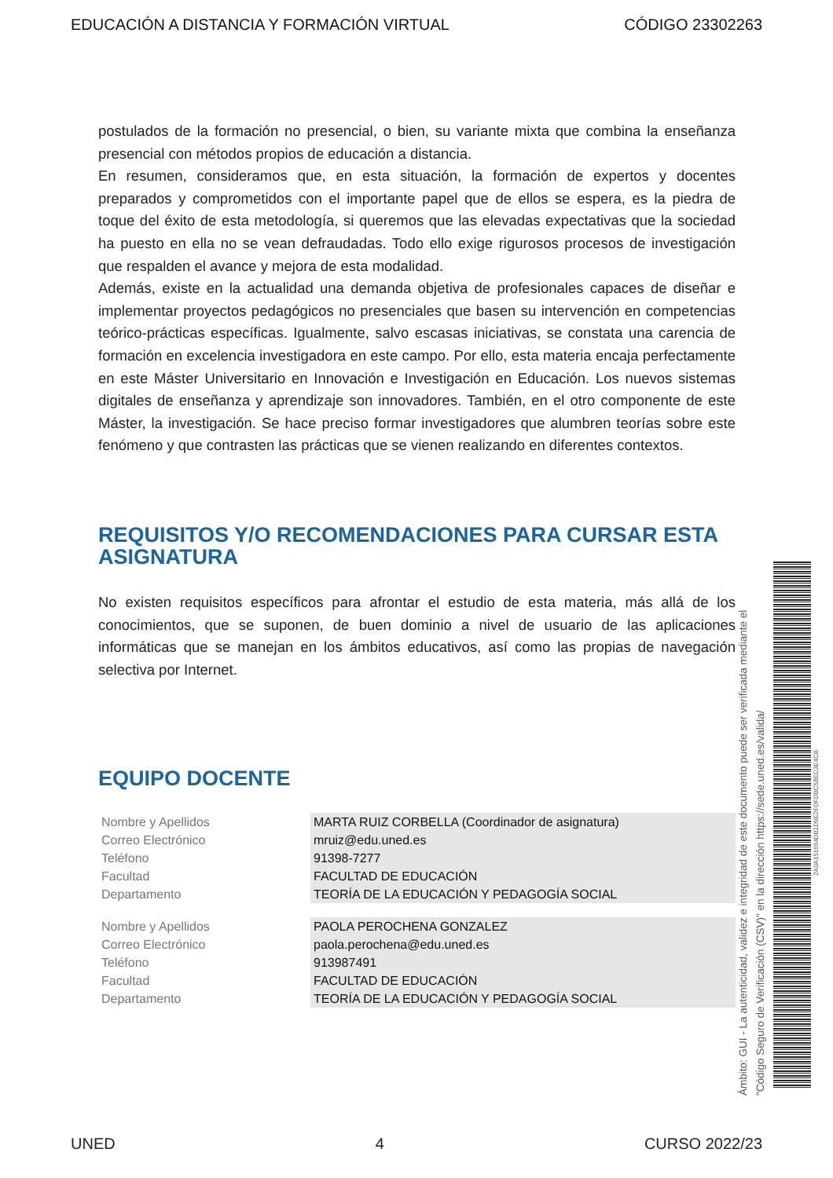EDUCACIÓN A DISTANCIA Y FORMACIÓN VIRTUAL CÓDIGO 23302263
postulados de la formación no presencial, o bien, su variante mixta que combina la enseñanza presencial con métodos propios de educación a distancia.
En resumen, consideramos que, en esta situación, la formación de expertos y docentes preparados y comprometidos con el importante papel que de ellos se espera, es la piedra de toque del éxito de esta metodología, si queremos que las elevadas expectativas que la sociedad ha puesto en ella no se vean defraudadas. Todo ello exige rigurosos procesos de investigación que respalden el avance y mejora de esta modalidad.
Además, existe en la actualidad una demanda objetiva de profesionales capaces de diseñar e implementar proyectos pedagógicos no presenciales que basen su intervención en competencias teórico-prácticas específicas. Igualmente, salvo escasas iniciativas, se constata una carencia de formación en excelencia investigadora en este campo. Por ello, esta materia encaja perfectamente en este Máster Universitario en Innovación e Investigación en Educación. Los nuevos sistemas digitales de enseñanza y aprendizaje son innovadores. También, en el otro componente de este Máster, la investigación. Se hace preciso formar investigadores que alumbren teorías sobre este fenómeno y que contrasten las prácticas que se vienen realizando en diferentes contextos.
REQUISITOS Y/O RECOMENDACIONES PARA CURSAR ESTA ASIGNATURA
No existen requisitos específicos para afrontar el estudio de esta materia, más allá de los conocimientos, que se suponen, de buen dominio a nivel de usuario de las aplicaciones informáticas que se manejan en los ámbitos educativos, así como las propias de navegación selectiva por Internet.
EQUIPO DOCENTE
| Nombre y Apellidos | MARTA RUIZ CORBELLA (Coordinador de asignatura) |
| Correo Electrónico | mruiz@edu.uned.es |
| Teléfono | 91398-7277 |
| Facultad | FACULTAD DE EDUCACIÓN |
| Departamento | TEORÍA DE LA EDUCACIÓN Y PEDAGOGÍA SOCIAL |
| Nombre y Apellidos | PAOLA PEROCHENA GONZALEZ |
| Correo Electrónico | paola.perochena@edu.uned.es |
| Teléfono | 913987491 |
| Facultad | FACULTAD DE EDUCACIÓN |
| Departamento | TEORÍA DE LA EDUCACIÓN Y PEDAGOGÍA SOCIAL |
Ámbito: GUI - La autenticidad, validez e integridad de este documento puede ser verificada mediante el
"Código Seguro de Verificación (CSV)" en la dirección https://sede.uned.es/valida/
2A0A151664DB1D9E2FDFDBC58EC3E4CB
UNED 4 CURSO 2022/23